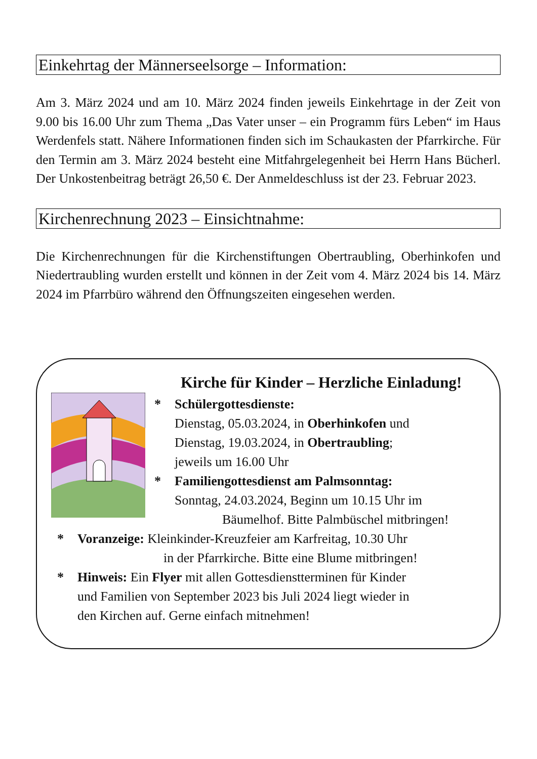Einkehrtag der Männerseelsorge – Information:
Am 3. März 2024 und am 10. März 2024 finden jeweils Einkehrtage in der Zeit von 9.00 bis 16.00 Uhr zum Thema „Das Vater unser – ein Programm fürs Leben“ im Haus Werdenfels statt. Nähere Informationen finden sich im Schaukasten der Pfarrkirche. Für den Termin am 3. März 2024 besteht eine Mitfahrgelegenheit bei Herrn Hans Bücherl. Der Unkostenbeitrag beträgt 26,50 €. Der Anmeldeschluss ist der 23. Februar 2023.
Kirchenrechnung 2023 – Einsichtnahme:
Die Kirchenrechnungen für die Kirchenstiftungen Obertraubling, Oberhinkofen und Niedertraubling wurden erstellt und können in der Zeit vom 4. März 2024 bis 14. März 2024 im Pfarrbüro während den Öffnungszeiten eingesehen werden.
Kirche für Kinder – Herzliche Einladung!
* Schülergottesdienste:
Dienstag, 05.03.2024, in Oberhinkofen und
Dienstag, 19.03.2024, in Obertraubling;
jeweils um 16.00 Uhr
* Familiengottesdienst am Palmsonntag:
Sonntag, 24.03.2024, Beginn um 10.15 Uhr im
Bäumelhof. Bitte Palmbüschel mitbringen!
* Voranzeige: Kleinkinder-Kreuzfeier am Karfreitag, 10.30 Uhr
in der Pfarrkirche. Bitte eine Blume mitbringen!
* Hinweis: Ein Flyer mit allen Gottesdienstterminen für Kinder
und Familien von September 2023 bis Juli 2024 liegt wieder in
den Kirchen auf. Gerne einfach mitnehmen!